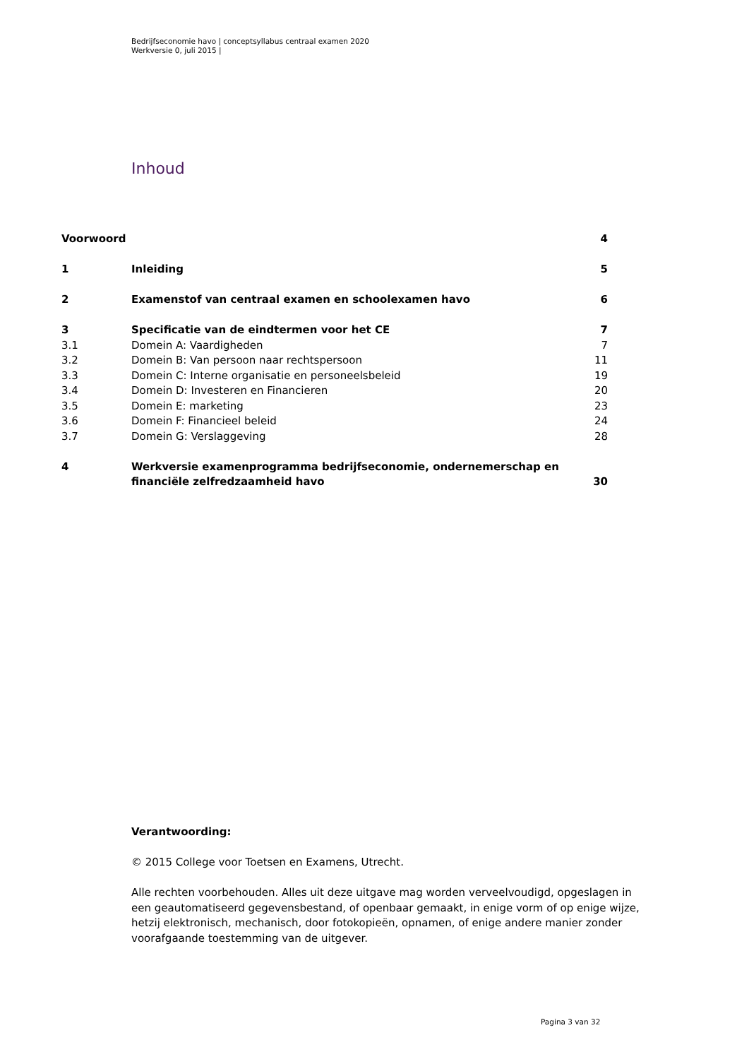Bedrijfseconomie havo | conceptsyllabus centraal examen 2020
Werkversie 0, juli 2015 |
Inhoud
| Voorwoord | | 4 |
| 1 | Inleiding | 5 |
| 2 | Examenstof van centraal examen en schoolexamen havo | 6 |
| 3 | Specificatie van de eindtermen voor het CE | 7 |
| 3.1 | Domein A: Vaardigheden | 7 |
| 3.2 | Domein B: Van persoon naar rechtspersoon | 11 |
| 3.3 | Domein C: Interne organisatie en personeelsbeleid | 19 |
| 3.4 | Domein D: Investeren en Financieren | 20 |
| 3.5 | Domein E: marketing | 23 |
| 3.6 | Domein F: Financieel beleid | 24 |
| 3.7 | Domein G: Verslaggeving | 28 |
| 4 | Werkversie examenprogramma bedrijfseconomie, ondernemerschap en financiële zelfredzaamheid havo | 30 |
Verantwoording:
© 2015 College voor Toetsen en Examens, Utrecht.
Alle rechten voorbehouden. Alles uit deze uitgave mag worden verveelvoudigd, opgeslagen in een geautomatiseerd gegevensbestand, of openbaar gemaakt, in enige vorm of op enige wijze, hetzij elektronisch, mechanisch, door fotokopieën, opnamen, of enige andere manier zonder voorafgaande toestemming van de uitgever.
Pagina 3 van 32